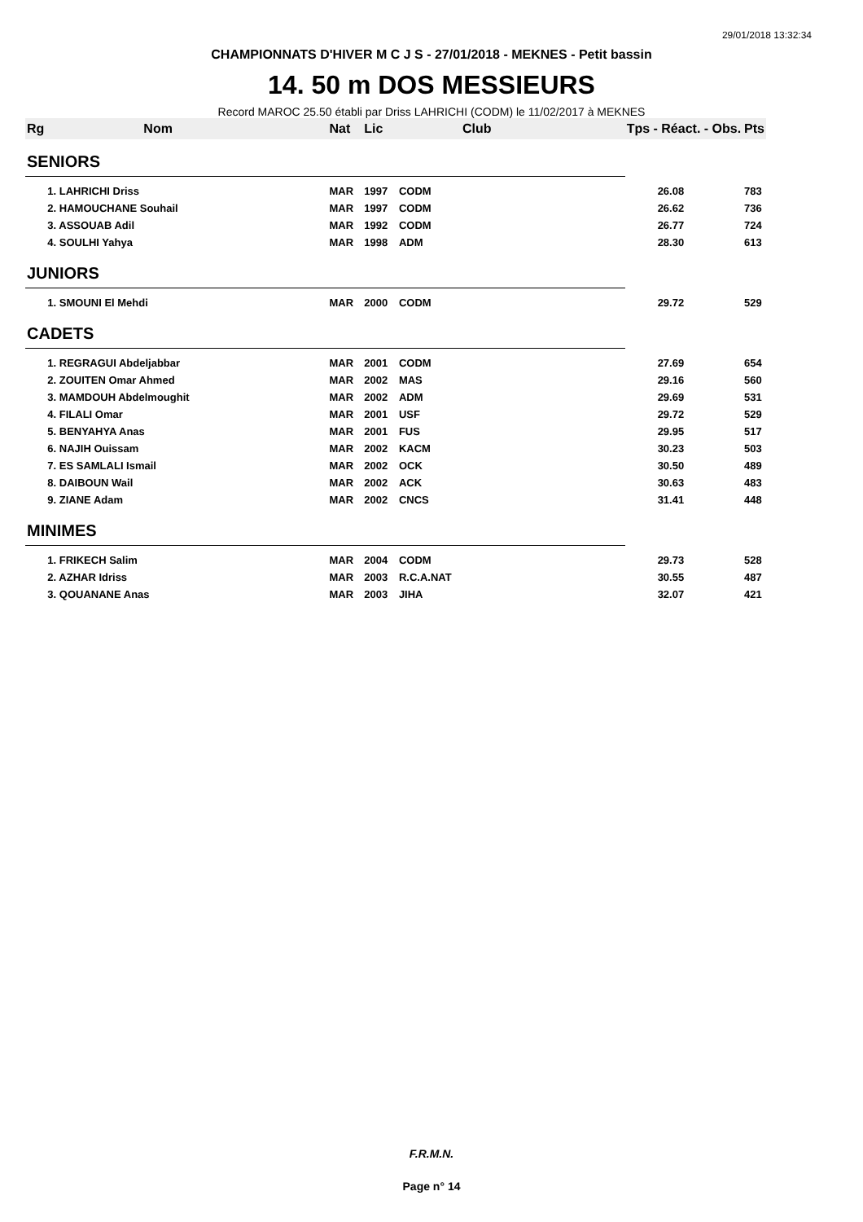29/01/2018 13:32:34
CHAMPIONNATS D'HIVER M C J S - 27/01/2018 - MEKNES - Petit bassin
14. 50 m DOS MESSIEURS
Record MAROC 25.50 établi par Driss LAHRICHI (CODM) le 11/02/2017 à MEKNES
| Rg | Nom | Nat | Lic | Club | Tps - Réact. - Obs. | Pts |
| --- | --- | --- | --- | --- | --- | --- |
| SENIORS | | | | | | |
| | 1. LAHRICHI Driss | MAR | 1997 | CODM | 26.08 | 783 |
| | 2. HAMOUCHANE Souhail | MAR | 1997 | CODM | 26.62 | 736 |
| | 3. ASSOUAB Adil | MAR | 1992 | CODM | 26.77 | 724 |
| | 4. SOULHI Yahya | MAR | 1998 | ADM | 28.30 | 613 |
| JUNIORS | | | | | | |
| | 1. SMOUNI El Mehdi | MAR | 2000 | CODM | 29.72 | 529 |
| CADETS | | | | | | |
| | 1. REGRAGUI Abdeljabbar | MAR | 2001 | CODM | 27.69 | 654 |
| | 2. ZOUITEN Omar Ahmed | MAR | 2002 | MAS | 29.16 | 560 |
| | 3. MAMDOUH Abdelmoughit | MAR | 2002 | ADM | 29.69 | 531 |
| | 4. FILALI Omar | MAR | 2001 | USF | 29.72 | 529 |
| | 5. BENYAHYA Anas | MAR | 2001 | FUS | 29.95 | 517 |
| | 6. NAJIH Ouissam | MAR | 2002 | KACM | 30.23 | 503 |
| | 7. ES SAMLALI Ismail | MAR | 2002 | OCK | 30.50 | 489 |
| | 8. DAIBOUN Wail | MAR | 2002 | ACK | 30.63 | 483 |
| | 9. ZIANE Adam | MAR | 2002 | CNCS | 31.41 | 448 |
| MINIMES | | | | | | |
| | 1. FRIKECH Salim | MAR | 2004 | CODM | 29.73 | 528 |
| | 2. AZHAR Idriss | MAR | 2003 | R.C.A.NAT | 30.55 | 487 |
| | 3. QOUANANE Anas | MAR | 2003 | JIHA | 32.07 | 421 |
F.R.M.N.
Page n° 14